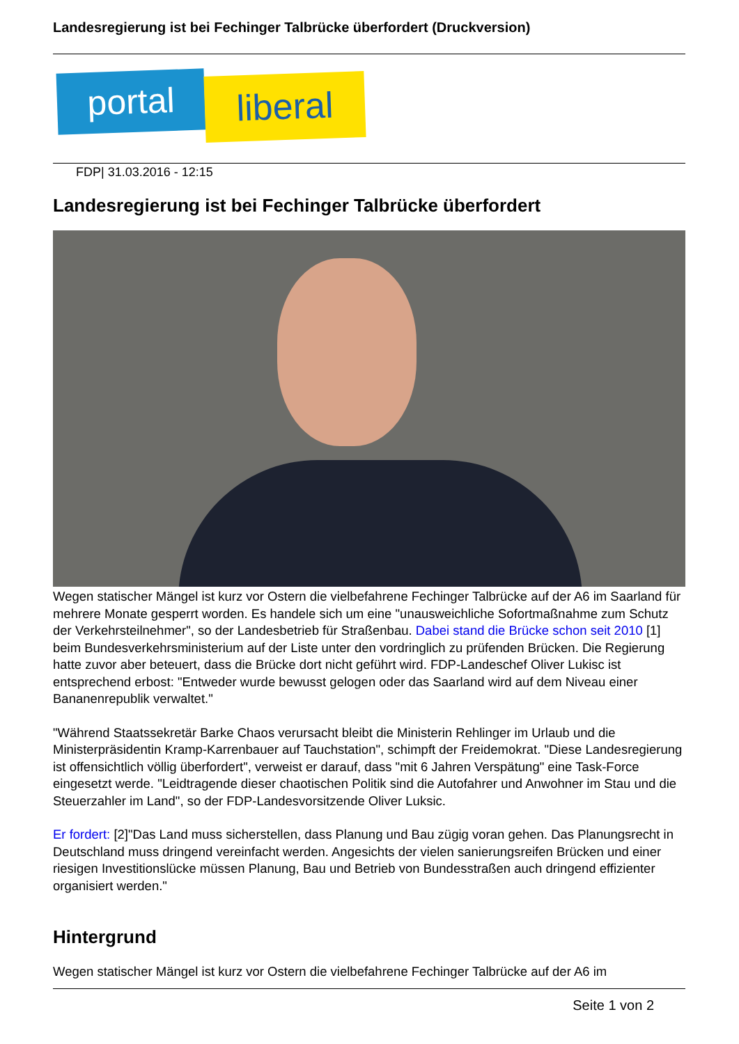Landesregierung ist bei Fechinger Talbrücke überfordert (Druckversion)
portal
liberal
FDP| 31.03.2016 - 12:15
Landesregierung ist bei Fechinger Talbrücke überfordert
Wegen statischer Mängel ist kurz vor Ostern die vielbefahrene Fechinger Talbrücke auf der A6 im Saarland für mehrere Monate gesperrt worden. Es handele sich um eine "unausweichliche Sofortmaßnahme zum Schutz der Verkehrsteilnehmer", so der Landesbetrieb für Straßenbau. Dabei stand die Brücke schon seit 2010 [1] beim Bundesverkehrsministerium auf der Liste unter den vordringlich zu prüfenden Brücken. Die Regierung hatte zuvor aber beteuert, dass die Brücke dort nicht geführt wird. FDP-Landeschef Oliver Lukisc ist entsprechend erbost: "Entweder wurde bewusst gelogen oder das Saarland wird auf dem Niveau einer Bananenrepublik verwaltet."
"Während Staatssekretär Barke Chaos verursacht bleibt die Ministerin Rehlinger im Urlaub und die Ministerpräsidentin Kramp-Karrenbauer auf Tauchstation", schimpft der Freidemokrat. "Diese Landesregierung ist offensichtlich völlig überfordert", verweist er darauf, dass "mit 6 Jahren Verspätung" eine Task-Force eingesetzt werde. "Leidtragende dieser chaotischen Politik sind die Autofahrer und Anwohner im Stau und die Steuerzahler im Land", so der FDP-Landesvorsitzende Oliver Luksic.
Er fordert: [2]"Das Land muss sicherstellen, dass Planung und Bau zügig voran gehen. Das Planungsrecht in Deutschland muss dringend vereinfacht werden. Angesichts der vielen sanierungsreifen Brücken und einer riesigen Investitionslücke müssen Planung, Bau und Betrieb von Bundesstraßen auch dringend effizienter organisiert werden."
Hintergrund
Wegen statischer Mängel ist kurz vor Ostern die vielbefahrene Fechinger Talbrücke auf der A6 im
Seite 1 von 2